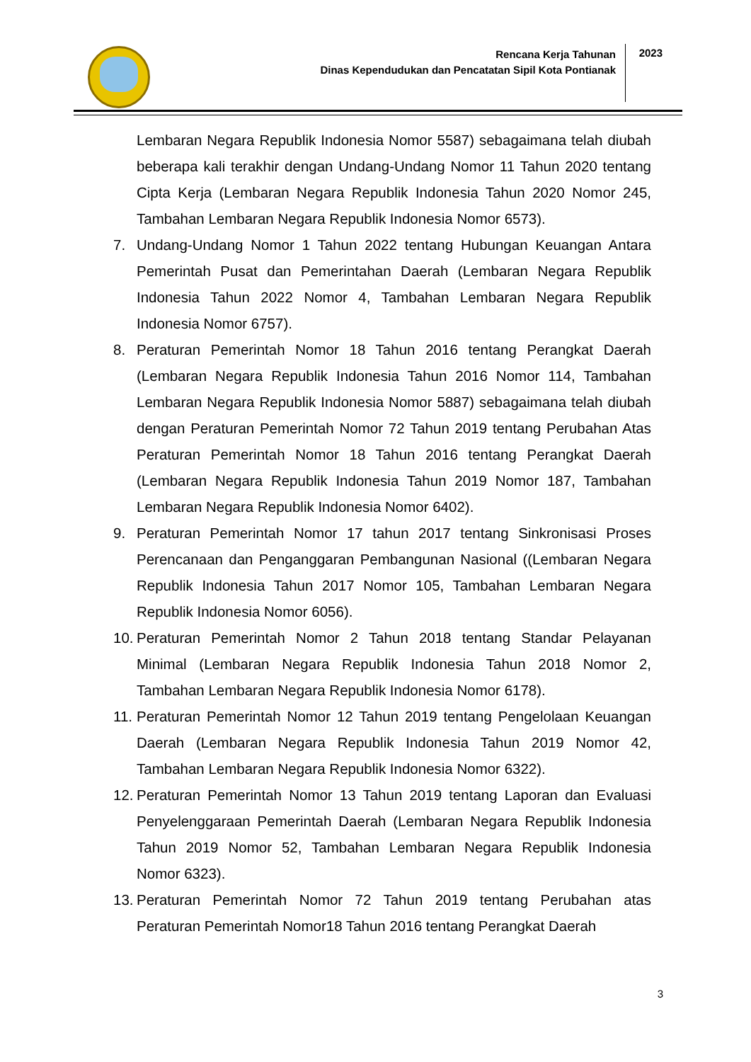Rencana Kerja Tahunan
Dinas Kependudukan dan Pencatatan Sipil Kota Pontianak
2023
Lembaran Negara Republik Indonesia Nomor 5587) sebagaimana telah diubah beberapa kali terakhir dengan Undang-Undang Nomor 11 Tahun 2020 tentang Cipta Kerja (Lembaran Negara Republik Indonesia Tahun 2020 Nomor 245, Tambahan Lembaran Negara Republik Indonesia Nomor 6573).
7. Undang-Undang Nomor 1 Tahun 2022 tentang Hubungan Keuangan Antara Pemerintah Pusat dan Pemerintahan Daerah (Lembaran Negara Republik Indonesia Tahun 2022 Nomor 4, Tambahan Lembaran Negara Republik Indonesia Nomor 6757).
8. Peraturan Pemerintah Nomor 18 Tahun 2016 tentang Perangkat Daerah (Lembaran Negara Republik Indonesia Tahun 2016 Nomor 114, Tambahan Lembaran Negara Republik Indonesia Nomor 5887) sebagaimana telah diubah dengan Peraturan Pemerintah Nomor 72 Tahun 2019 tentang Perubahan Atas Peraturan Pemerintah Nomor 18 Tahun 2016 tentang Perangkat Daerah (Lembaran Negara Republik Indonesia Tahun 2019 Nomor 187, Tambahan Lembaran Negara Republik Indonesia Nomor 6402).
9. Peraturan Pemerintah Nomor 17 tahun 2017 tentang Sinkronisasi Proses Perencanaan dan Penganggaran Pembangunan Nasional ((Lembaran Negara Republik Indonesia Tahun 2017 Nomor 105, Tambahan Lembaran Negara Republik Indonesia Nomor 6056).
10. Peraturan Pemerintah Nomor 2 Tahun 2018 tentang Standar Pelayanan Minimal (Lembaran Negara Republik Indonesia Tahun 2018 Nomor 2, Tambahan Lembaran Negara Republik Indonesia Nomor 6178).
11. Peraturan Pemerintah Nomor 12 Tahun 2019 tentang Pengelolaan Keuangan Daerah (Lembaran Negara Republik Indonesia Tahun 2019 Nomor 42, Tambahan Lembaran Negara Republik Indonesia Nomor 6322).
12. Peraturan Pemerintah Nomor 13 Tahun 2019 tentang Laporan dan Evaluasi Penyelenggaraan Pemerintah Daerah (Lembaran Negara Republik Indonesia Tahun 2019 Nomor 52, Tambahan Lembaran Negara Republik Indonesia Nomor 6323).
13. Peraturan Pemerintah Nomor 72 Tahun 2019 tentang Perubahan atas Peraturan Pemerintah Nomor18 Tahun 2016 tentang Perangkat Daerah
3